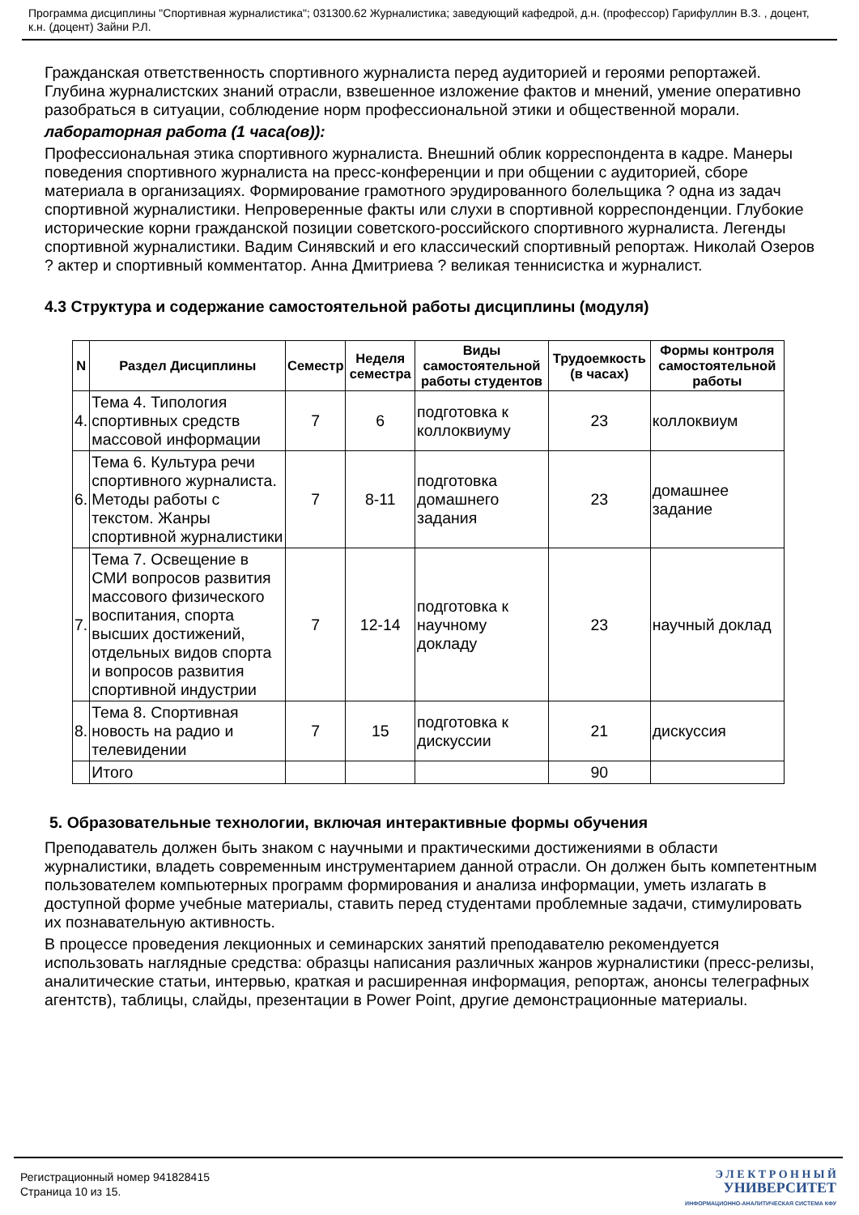Программа дисциплины "Спортивная журналистика"; 031300.62 Журналистика; заведующий кафедрой, д.н. (профессор) Гарифуллин В.З. , доцент, к.н. (доцент) Зайни Р.Л.
Гражданская ответственность спортивного журналиста перед аудиторией и героями репортажей. Глубина журналистских знаний отрасли, взвешенное изложение фактов и мнений, умение оперативно разобраться в ситуации, соблюдение норм профессиональной этики и общественной морали.
лабораторная работа (1 часа(ов)):
Профессиональная этика спортивного журналиста. Внешний облик корреспондента в кадре. Манеры поведения спортивного журналиста на пресс-конференции и при общении с аудиторией, сборе материала в организациях. Формирование грамотного эрудированного болельщика ? одна из задач спортивной журналистики. Непроверенные факты или слухи в спортивной корреспонденции. Глубокие исторические корни гражданской позиции советского-российского спортивного журналиста. Легенды спортивной журналистики. Вадим Синявский и его классический спортивный репортаж. Николай Озеров ? актер и спортивный комментатор. Анна Дмитриева ? великая теннисистка и журналист.
4.3 Структура и содержание самостоятельной работы дисциплины (модуля)
| N | Раздел Дисциплины | Семестр | Неделя семестра | Виды самостоятельной работы студентов | Трудоемкость (в часах) | Формы контроля самостоятельной работы |
| --- | --- | --- | --- | --- | --- | --- |
| 4. | Тема 4. Типология спортивных средств массовой информации | 7 | 6 | подготовка к коллоквиуму | 23 | коллоквиум |
| 6. | Тема 6. Культура речи спортивного журналиста. Методы работы с текстом. Жанры спортивной журналистики | 7 | 8-11 | подготовка домашнего задания | 23 | домашнее задание |
| 7. | Тема 7. Освещение в СМИ вопросов развития массового физического воспитания, спорта высших достижений, отдельных видов спорта и вопросов развития спортивной индустрии | 7 | 12-14 | подготовка к научному докладу | 23 | научный доклад |
| 8. | Тема 8. Спортивная новость на радио и телевидении | 7 | 15 | подготовка к дискуссии | 21 | дискуссия |
| | Итого | | | | 90 | |
5. Образовательные технологии, включая интерактивные формы обучения
Преподаватель должен быть знаком с научными и практическими достижениями в области журналистики, владеть современным инструментарием данной отрасли. Он должен быть компетентным пользователем компьютерных программ формирования и анализа информации, уметь излагать в доступной форме учебные материалы, ставить перед студентами проблемные задачи, стимулировать их познавательную активность.
В процессе проведения лекционных и семинарских занятий преподавателю рекомендуется использовать наглядные средства: образцы написания различных жанров журналистики (пресс-релизы, аналитические статьи, интервью, краткая и расширенная информация, репортаж, анонсы телеграфных агентств), таблицы, слайды, презентации в Power Point, другие демонстрационные материалы.
Регистрационный номер 941828415
Страница 10 из 15.
Э Л Е К Т Р О Н Н Ы Й
УНИВЕРСИТЕТ
ИНФОРМАЦИОННО-АНАЛИТИЧЕСКАЯ СИСТЕМА КФУ